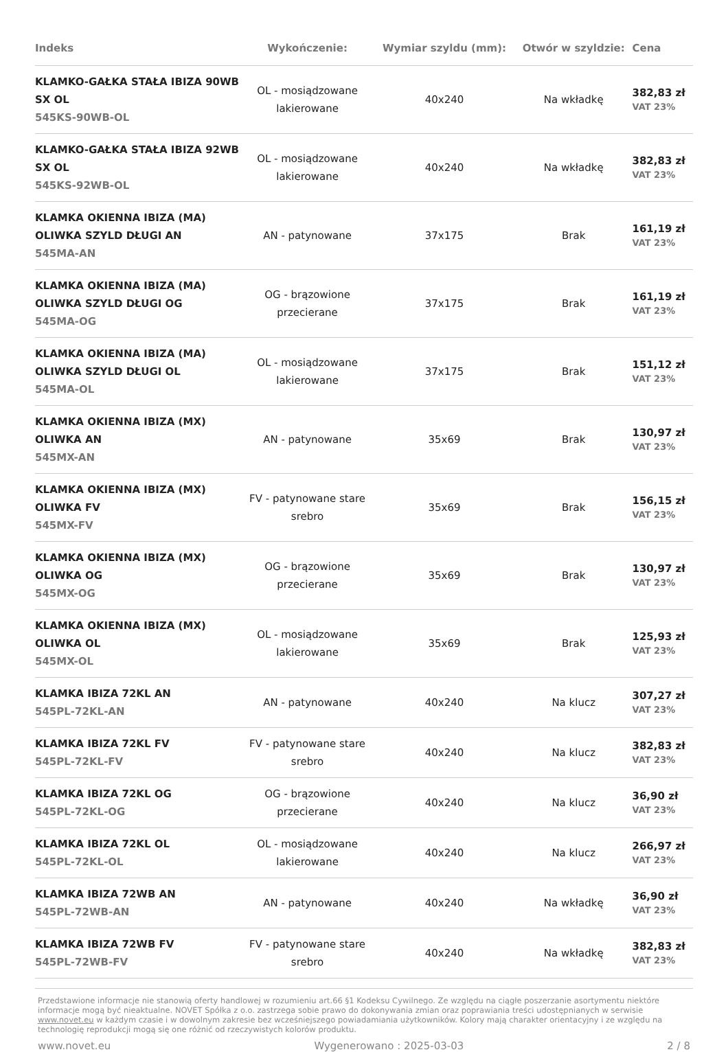| Indeks | Wykończenie: | Wymiar szyldu (mm): | Otwór w szyldzie: | Cena |
| --- | --- | --- | --- | --- |
| KLAMKO-GAŁKA STAŁA IBIZA 90WB SX OL 545KS-90WB-OL | OL - mosiądzowane lakierowane | 40x240 | Na wkładkę | 382,83 zł VAT 23% |
| KLAMKO-GAŁKA STAŁA IBIZA 92WB SX OL 545KS-92WB-OL | OL - mosiądzowane lakierowane | 40x240 | Na wkładkę | 382,83 zł VAT 23% |
| KLAMKA OKIENNA IBIZA (MA) OLIWKA SZYLD DŁUGI AN 545MA-AN | AN - patynowane | 37x175 | Brak | 161,19 zł VAT 23% |
| KLAMKA OKIENNA IBIZA (MA) OLIWKA SZYLD DŁUGI OG 545MA-OG | OG - brązowione przecierane | 37x175 | Brak | 161,19 zł VAT 23% |
| KLAMKA OKIENNA IBIZA (MA) OLIWKA SZYLD DŁUGI OL 545MA-OL | OL - mosiądzowane lakierowane | 37x175 | Brak | 151,12 zł VAT 23% |
| KLAMKA OKIENNA IBIZA (MX) OLIWKA AN 545MX-AN | AN - patynowane | 35x69 | Brak | 130,97 zł VAT 23% |
| KLAMKA OKIENNA IBIZA (MX) OLIWKA FV 545MX-FV | FV - patynowane stare srebro | 35x69 | Brak | 156,15 zł VAT 23% |
| KLAMKA OKIENNA IBIZA (MX) OLIWKA OG 545MX-OG | OG - brązowione przecierane | 35x69 | Brak | 130,97 zł VAT 23% |
| KLAMKA OKIENNA IBIZA (MX) OLIWKA OL 545MX-OL | OL - mosiądzowane lakierowane | 35x69 | Brak | 125,93 zł VAT 23% |
| KLAMKA IBIZA 72KL AN 545PL-72KL-AN | AN - patynowane | 40x240 | Na klucz | 307,27 zł VAT 23% |
| KLAMKA IBIZA 72KL FV 545PL-72KL-FV | FV - patynowane stare srebro | 40x240 | Na klucz | 382,83 zł VAT 23% |
| KLAMKA IBIZA 72KL OG 545PL-72KL-OG | OG - brązowione przecierane | 40x240 | Na klucz | 36,90 zł VAT 23% |
| KLAMKA IBIZA 72KL OL 545PL-72KL-OL | OL - mosiądzowane lakierowane | 40x240 | Na klucz | 266,97 zł VAT 23% |
| KLAMKA IBIZA 72WB AN 545PL-72WB-AN | AN - patynowane | 40x240 | Na wkładkę | 36,90 zł VAT 23% |
| KLAMKA IBIZA 72WB FV 545PL-72WB-FV | FV - patynowane stare srebro | 40x240 | Na wkładkę | 382,83 zł VAT 23% |
Przedstawione informacje nie stanowią oferty handlowej w rozumieniu art.66 §1 Kodeksu Cywilnego. Ze względu na ciągłe poszerzanie asortymentu niektóre informacje mogą być nieaktualne. NOVET Spółka z o.o. zastrzega sobie prawo do dokonywania zmian oraz poprawiania treści udostępnianych w serwisie www.novet.eu w każdym czasie i w dowolnym zakresie bez wcześniejszego powiadamiania użytkowników. Kolory mają charakter orientacyjny i ze względu na technologię reprodukcji mogą się one różnić od rzeczywistych kolorów produktu.
www.novet.eu Wygenerowano : 2025-03-03 2 / 8